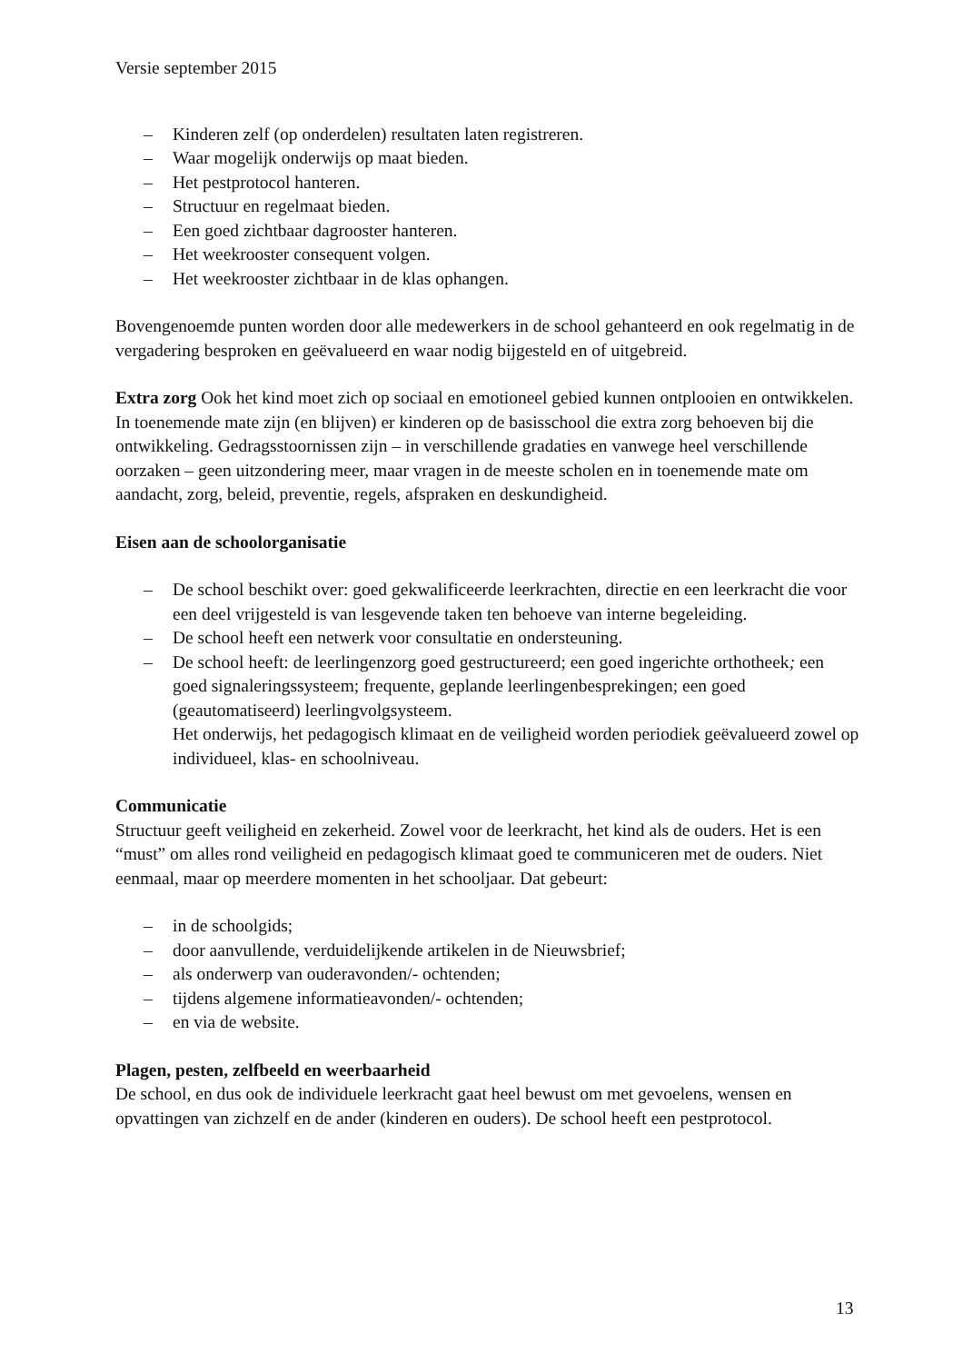Versie september 2015
– Kinderen zelf (op onderdelen) resultaten laten registreren.
– Waar mogelijk onderwijs op maat bieden.
– Het pestprotocol hanteren.
– Structuur en regelmaat bieden.
– Een goed zichtbaar dagrooster hanteren.
– Het weekrooster consequent volgen.
– Het weekrooster zichtbaar in de klas ophangen.
Bovengenoemde punten worden door alle medewerkers in de school gehanteerd en ook regelmatig in de vergadering besproken en geëvalueerd en waar nodig bijgesteld en of uitgebreid.
Extra zorg Ook het kind moet zich op sociaal en emotioneel gebied kunnen ontplooien en ontwikkelen. In toenemende mate zijn (en blijven) er kinderen op de basisschool die extra zorg behoeven bij die ontwikkeling. Gedragsstoornissen zijn – in verschillende gradaties en vanwege heel verschillende oorzaken – geen uitzondering meer, maar vragen in de meeste scholen en in toenemende mate om aandacht, zorg, beleid, preventie, regels, afspraken en deskundigheid.
Eisen aan de schoolorganisatie
– De school beschikt over: goed gekwalificeerde leerkrachten, directie en een leerkracht die voor een deel vrijgesteld is van lesgevende taken ten behoeve van interne begeleiding.
– De school heeft een netwerk voor consultatie en ondersteuning.
– De school heeft: de leerlingenzorg goed gestructureerd; een goed ingerichte orthotheek; een goed signaleringssysteem; frequente, geplande leerlingenbesprekingen; een goed (geautomatiseerd) leerlingvolgsysteem.
Het onderwijs, het pedagogisch klimaat en de veiligheid worden periodiek geëvalueerd zowel op individueel, klas- en schoolniveau.
Communicatie
Structuur geeft veiligheid en zekerheid. Zowel voor de leerkracht, het kind als de ouders. Het is een “must” om alles rond veiligheid en pedagogisch klimaat goed te communiceren met de ouders. Niet eenmaal, maar op meerdere momenten in het schooljaar. Dat gebeurt:
– in de schoolgids;
– door aanvullende, verduidelijkende artikelen in de Nieuwsbrief;
– als onderwerp van ouderavonden/- ochtenden;
– tijdens algemene informatieavonden/- ochtenden;
– en via de website.
Plagen, pesten, zelfbeeld en weerbaarheid
De school, en dus ook de individuele leerkracht gaat heel bewust om met gevoelens, wensen en opvattingen van zichzelf en de ander (kinderen en ouders). De school heeft een pestprotocol.
13